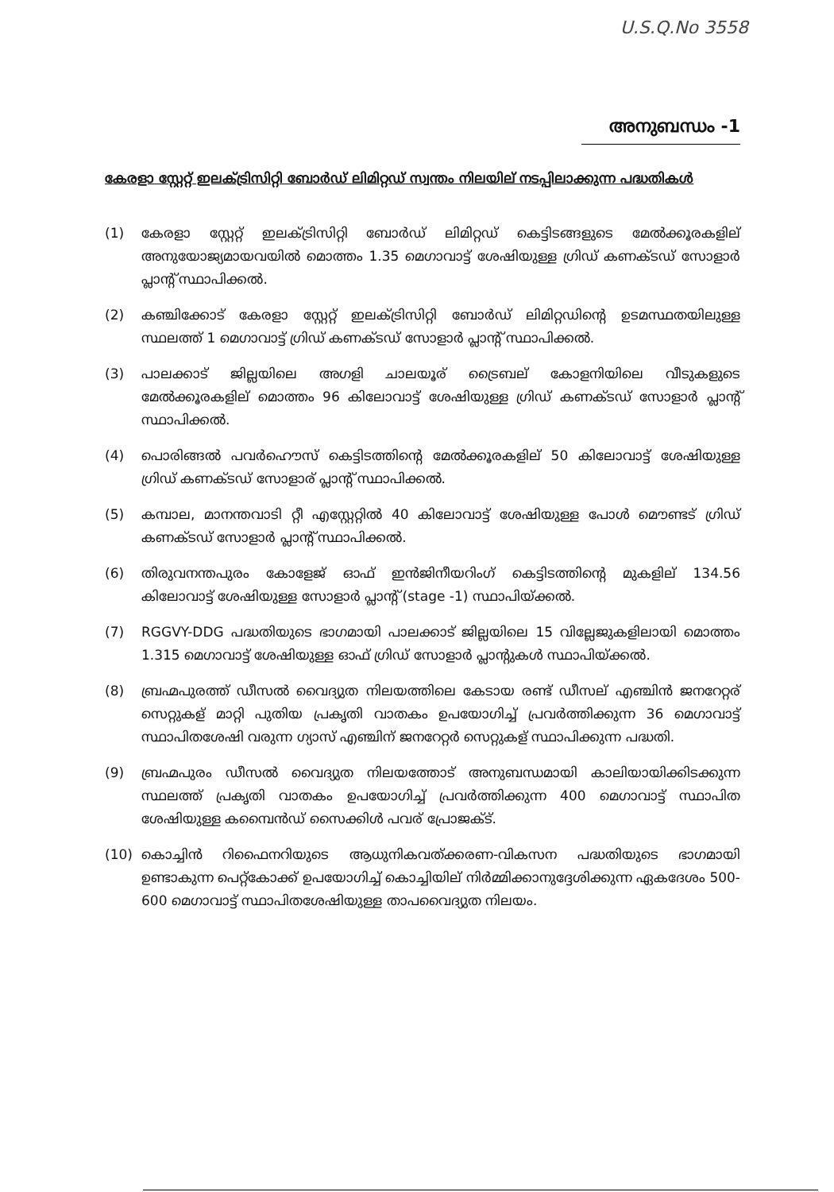U.S.Q.No 3558
അനുബന്ധം -1
കേരളാ സ്റ്റേറ്റ് ഇലക്ട്രിസിറ്റി ബോർഡ് ലിമിറ്റഡ് സ്വന്തം നിലയില് നടപ്പിലാക്കുന്ന പദ്ധതികൾ
(1) കേരളാ സ്റ്റേറ്റ് ഇലക്ട്രിസിറ്റി ബോർഡ് ലിമിറ്റഡ് കെട്ടിടങ്ങളുടെ മേൽക്കൂരകളില് അനുയോജ്യമായവയിൽ മൊത്തം 1.35 മെഗാവാട്ട് ശേഷിയുള്ള ഗ്രിഡ് കണക്ടഡ് സോളാർ പ്ലാന്റ് സ്ഥാപിക്കൽ.
(2) കഞ്ചിക്കോട് കേരളാ സ്റ്റേറ്റ് ഇലക്ട്രിസിറ്റി ബോർഡ് ലിമിറ്റഡിന്റെ ഉടമസ്ഥതയിലുള്ള സ്ഥലത്ത് 1 മെഗാവാട്ട് ഗ്രിഡ് കണക്ടഡ് സോളാർ പ്ലാന്റ് സ്ഥാപിക്കൽ.
(3) പാലക്കാട് ജില്ലയിലെ അഗളി ചാലയൂര് ട്രൈബല് കോളനിയിലെ വീടുകളുടെ മേൽക്കൂരകളില് മൊത്തം 96 കിലോവാട്ട് ശേഷിയുള്ള ഗ്രിഡ് കണക്ടഡ് സോളാർ പ്ലാന്റ് സ്ഥാപിക്കൽ.
(4) പൊരിങ്ങൽ പവർഹൌസ് കെട്ടിടത്തിന്റെ മേൽക്കൂരകളില് 50 കിലോവാട്ട് ശേഷിയുള്ള ഗ്രിഡ് കണക്ടഡ് സോളാര് പ്ലാന്റ് സ്ഥാപിക്കൽ.
(5) കമ്പാല, മാനന്തവാടി റ്റീ എസ്റ്റേറ്റിൽ 40 കിലോവാട്ട് ശേഷിയുള്ള പോൾ മൌണ്ടട് ഗ്രിഡ് കണക്ടഡ് സോളാർ പ്ലാന്റ് സ്ഥാപിക്കൽ.
(6) തിരുവനന്തപുരം കോളേജ് ഓഫ് ഇൻജിനീയറിംഗ് കെട്ടിടത്തിന്റെ മുകളില് 134.56 കിലോവാട്ട് ശേഷിയുള്ള സോളാർ പ്ലാന്റ് (stage -1) സ്ഥാപിയ്ക്കൽ.
(7) RGGVY-DDG പദ്ധതിയുടെ ഭാഗമായി പാലക്കാട് ജില്ലയിലെ 15 വില്ലേജുകളിലായി മൊത്തം 1.315 മെഗാവാട്ട് ശേഷിയുള്ള ഓഫ് ഗ്രിഡ് സോളാർ പ്ലാന്റുകൾ സ്ഥാപിയ്ക്കൽ.
(8) ബ്രഹ്മപുരത്ത് ഡീസൽ വൈദ്യുത നിലയത്തിലെ കേടായ രണ്ട് ഡീസല് എഞ്ചിൻ ജനറേറ്റര് സെറ്റുകള് മാറ്റി പുതിയ പ്രകൃതി വാതകം ഉപയോഗിച്ച് പ്രവർത്തിക്കുന്ന 36 മെഗാവാട്ട് സ്ഥാപിതശേഷി വരുന്ന ഗ്യാസ് എഞ്ചിന് ജനറേറ്റർ സെറ്റുകള് സ്ഥാപിക്കുന്ന പദ്ധതി.
(9) ബ്രഹ്മപുരം ഡീസൽ വൈദ്യുത നിലയത്തോട് അനുബന്ധമായി കാലിയായിക്കിടക്കുന്ന സ്ഥലത്ത് പ്രകൃതി വാതകം ഉപയോഗിച്ച് പ്രവർത്തിക്കുന്ന 400 മെഗാവാട്ട് സ്ഥാപിത ശേഷിയുള്ള കമ്പൈൻഡ് സൈക്കിൾ പവര് പ്രോജക്ട്.
(10) കൊച്ചിൻ റിഫൈനറിയുടെ ആധുനികവത്ക്കരണ-വികസന പദ്ധതിയുടെ ഭാഗമായി ഉണ്ടാകുന്ന പെറ്റ്കോക്ക് ഉപയോഗിച്ച് കൊച്ചിയില് നിർമ്മിക്കാനുദ്ദേശിക്കുന്ന ഏകദേശം 500-600 മെഗാവാട്ട് സ്ഥാപിതശേഷിയുള്ള താപവൈദ്യുത നിലയം.